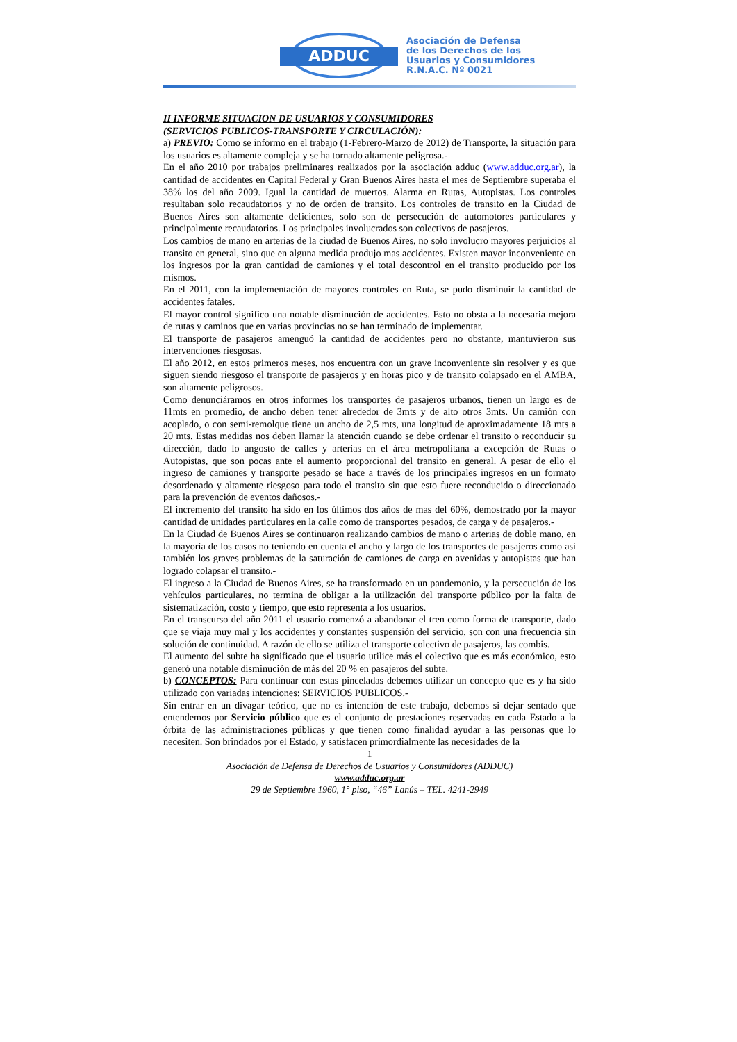ADDUC
Asociación de Defensa
de los Derechos de los
Usuarios y Consumidores
R.N.A.C. Nº 0021
II INFORME SITUACION DE USUARIOS Y CONSUMIDORES
(SERVICIOS PUBLICOS-TRANSPORTE Y CIRCULACIÓN):
a) PREVIO: Como se informo en el trabajo (1-Febrero-Marzo de 2012) de Transporte, la situación para los usuarios es altamente compleja y se ha tornado altamente peligrosa.-
En el año 2010 por trabajos preliminares realizados por la asociación adduc (www.adduc.org.ar), la cantidad de accidentes en Capital Federal y Gran Buenos Aires hasta el mes de Septiembre superaba el 38% los del año 2009. Igual la cantidad de muertos. Alarma en Rutas, Autopistas. Los controles resultaban solo recaudatorios y no de orden de transito. Los controles de transito en la Ciudad de Buenos Aires son altamente deficientes, solo son de persecución de automotores particulares y principalmente recaudatorios. Los principales involucrados son colectivos de pasajeros.
Los cambios de mano en arterias de la ciudad de Buenos Aires, no solo involucro mayores perjuicios al transito en general, sino que en alguna medida produjo mas accidentes. Existen mayor inconveniente en los ingresos por la gran cantidad de camiones y el total descontrol en el transito producido por los mismos.
En el 2011, con la implementación de mayores controles en Ruta, se pudo disminuir la cantidad de accidentes fatales.
El mayor control significo una notable disminución de accidentes. Esto no obsta a la necesaria mejora de rutas y caminos que en varias provincias no se han terminado de implementar.
El transporte de pasajeros amenguó la cantidad de accidentes pero no obstante, mantuvieron sus intervenciones riesgosas.
El año 2012, en estos primeros meses, nos encuentra con un grave inconveniente sin resolver y es que siguen siendo riesgoso el transporte de pasajeros y en horas pico y de transito colapsado en el AMBA, son altamente peligrosos.
Como denunciáramos en otros informes los transportes de pasajeros urbanos, tienen un largo es de 11mts en promedio, de ancho deben tener alrededor de 3mts y de alto otros 3mts. Un camión con acoplado, o con semi-remolque tiene un ancho de 2,5 mts, una longitud de aproximadamente 18 mts a 20 mts. Estas medidas nos deben llamar la atención cuando se debe ordenar el transito o reconducir su dirección, dado lo angosto de calles y arterias en el área metropolitana a excepción de Rutas o Autopistas, que son pocas ante el aumento proporcional del transito en general. A pesar de ello el ingreso de camiones y transporte pesado se hace a través de los principales ingresos en un formato desordenado y altamente riesgoso para todo el transito sin que esto fuere reconducido o direccionado para la prevención de eventos dañosos.-
El incremento del transito ha sido en los últimos dos años de mas del 60%, demostrado por la mayor cantidad de unidades particulares en la calle como de transportes pesados, de carga y de pasajeros.-
En la Ciudad de Buenos Aires se continuaron realizando cambios de mano o arterias de doble mano, en la mayoría de los casos no teniendo en cuenta el ancho y largo de los transportes de pasajeros como así también los graves problemas de la saturación de camiones de carga en avenidas y autopistas que han logrado colapsar el transito.-
El ingreso a la Ciudad de Buenos Aires, se ha transformado en un pandemonio, y la persecución de los vehículos particulares, no termina de obligar a la utilización del transporte público por la falta de sistematización, costo y tiempo, que esto representa a los usuarios.
En el transcurso del año 2011 el usuario comenzó a abandonar el tren como forma de transporte, dado que se viaja muy mal y los accidentes y constantes suspensión del servicio, son con una frecuencia sin solución de continuidad. A razón de ello se utiliza el transporte colectivo de pasajeros, las combis.
El aumento del subte ha significado que el usuario utilice más el colectivo que es más económico, esto generó una notable disminución de más del 20 % en pasajeros del subte.
b) CONCEPTOS: Para continuar con estas pinceladas debemos utilizar un concepto que es y ha sido utilizado con variadas intenciones: SERVICIOS PUBLICOS.-
Sin entrar en un divagar teórico, que no es intención de este trabajo, debemos si dejar sentado que entendemos por Servicio público que es el conjunto de prestaciones reservadas en cada Estado a la órbita de las administraciones públicas y que tienen como finalidad ayudar a las personas que lo necesiten. Son brindados por el Estado, y satisfacen primordialmente las necesidades de la
1
Asociación de Defensa de Derechos de Usuarios y Consumidores (ADDUC)
www.adduc.org.ar
29 de Septiembre 1960, 1° piso, “46” Lanús – TEL. 4241-2949